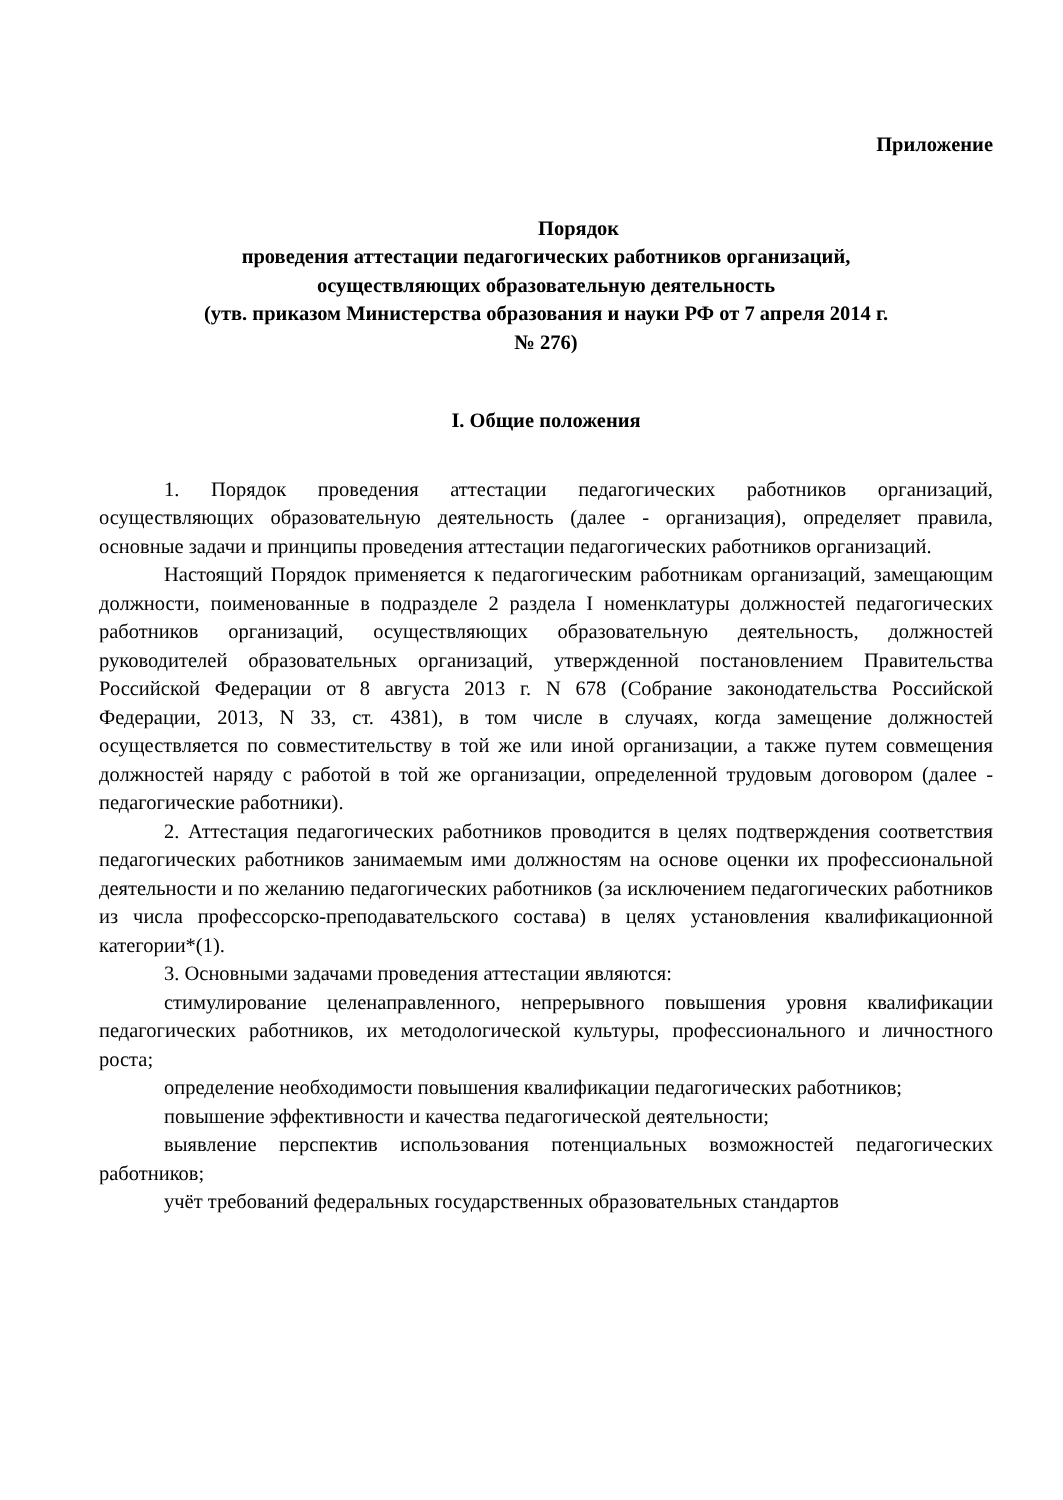Приложение
Порядок
проведения аттестации педагогических работников организаций,
осуществляющих образовательную деятельность
(утв. приказом Министерства образования и науки РФ от 7 апреля 2014 г.
№ 276)
I. Общие положения
1. Порядок проведения аттестации педагогических работников организаций, осуществляющих образовательную деятельность (далее - организация), определяет правила, основные задачи и принципы проведения аттестации педагогических работников организаций.
Настоящий Порядок применяется к педагогическим работникам организаций, замещающим должности, поименованные в подразделе 2 раздела I номенклатуры должностей педагогических работников организаций, осуществляющих образовательную деятельность, должностей руководителей образовательных организаций, утвержденной постановлением Правительства Российской Федерации от 8 августа 2013 г. N 678 (Собрание законодательства Российской Федерации, 2013, N 33, ст. 4381), в том числе в случаях, когда замещение должностей осуществляется по совместительству в той же или иной организации, а также путем совмещения должностей наряду с работой в той же организации, определенной трудовым договором (далее - педагогические работники).
2. Аттестация педагогических работников проводится в целях подтверждения соответствия педагогических работников занимаемым ими должностям на основе оценки их профессиональной деятельности и по желанию педагогических работников (за исключением педагогических работников из числа профессорско-преподавательского состава) в целях установления квалификационной категории*(1).
3. Основными задачами проведения аттестации являются:
стимулирование целенаправленного, непрерывного повышения уровня квалификации педагогических работников, их методологической культуры, профессионального и личностного роста;
определение необходимости повышения квалификации педагогических работников;
повышение эффективности и качества педагогической деятельности;
выявление перспектив использования потенциальных возможностей педагогических работников;
учёт требований федеральных государственных образовательных стандартов